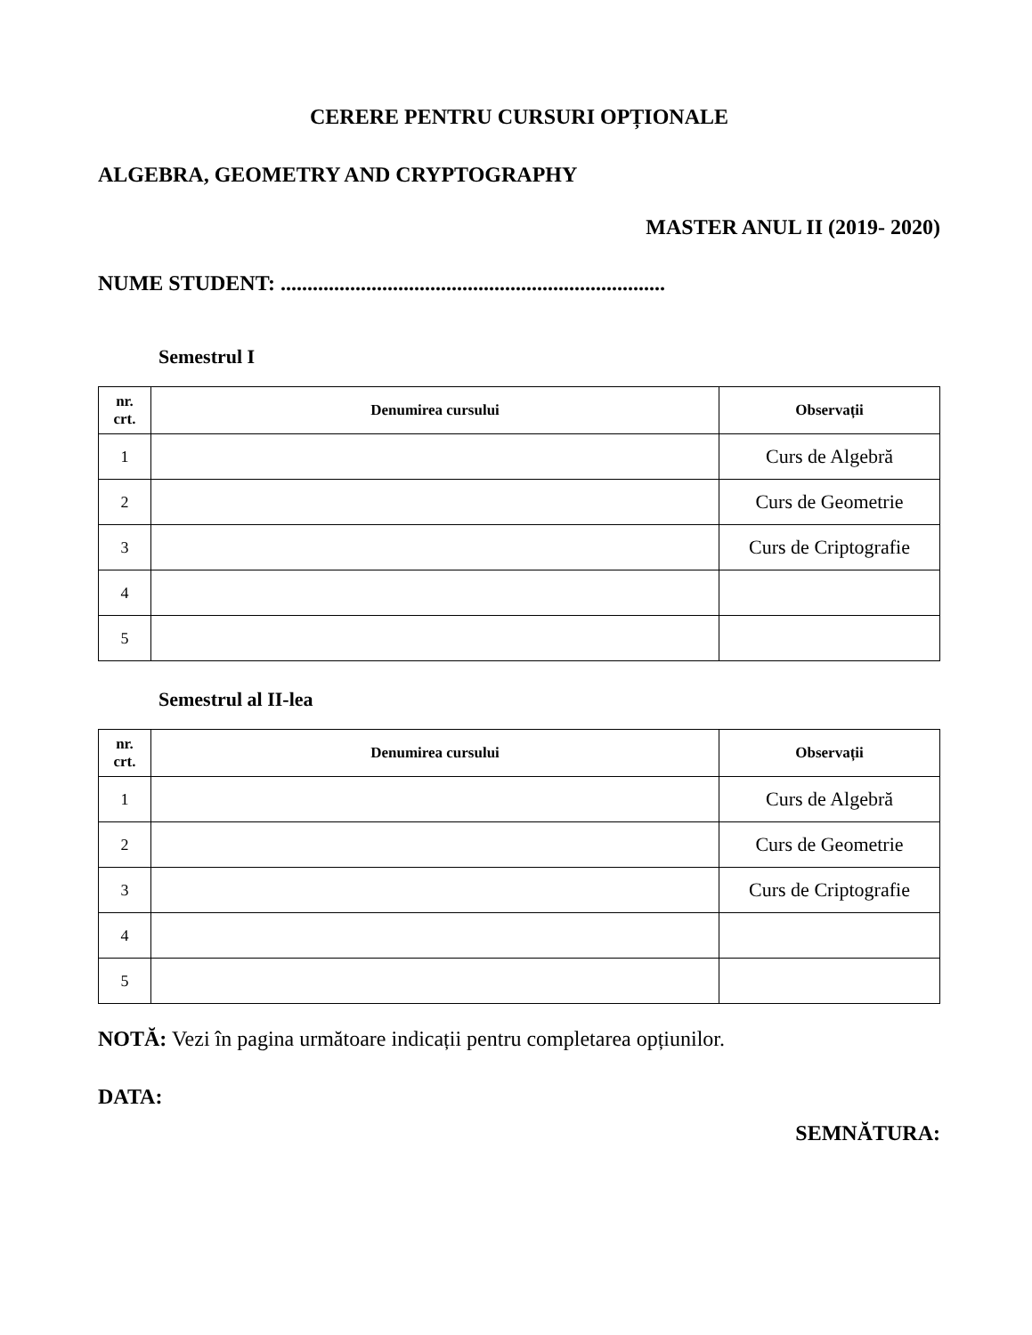CERERE PENTRU CURSURI OPȚIONALE
ALGEBRA, GEOMETRY AND CRYPTOGRAPHY
MASTER ANUL II (2019- 2020)
NUME STUDENT: ........................................................................
Semestrul I
| nr. crt. | Denumirea cursului | Observații |
| --- | --- | --- |
| 1 | | Curs de Algebră |
| 2 | | Curs de Geometrie |
| 3 | | Curs de Criptografie |
| 4 | | |
| 5 | | |
Semestrul al II-lea
| nr. crt. | Denumirea cursului | Observații |
| --- | --- | --- |
| 1 | | Curs de Algebră |
| 2 | | Curs de Geometrie |
| 3 | | Curs de Criptografie |
| 4 | | |
| 5 | | |
NOTĂ: Vezi în pagina următoare indicații pentru completarea opțiunilor.
DATA:
SEMNĂTURA: